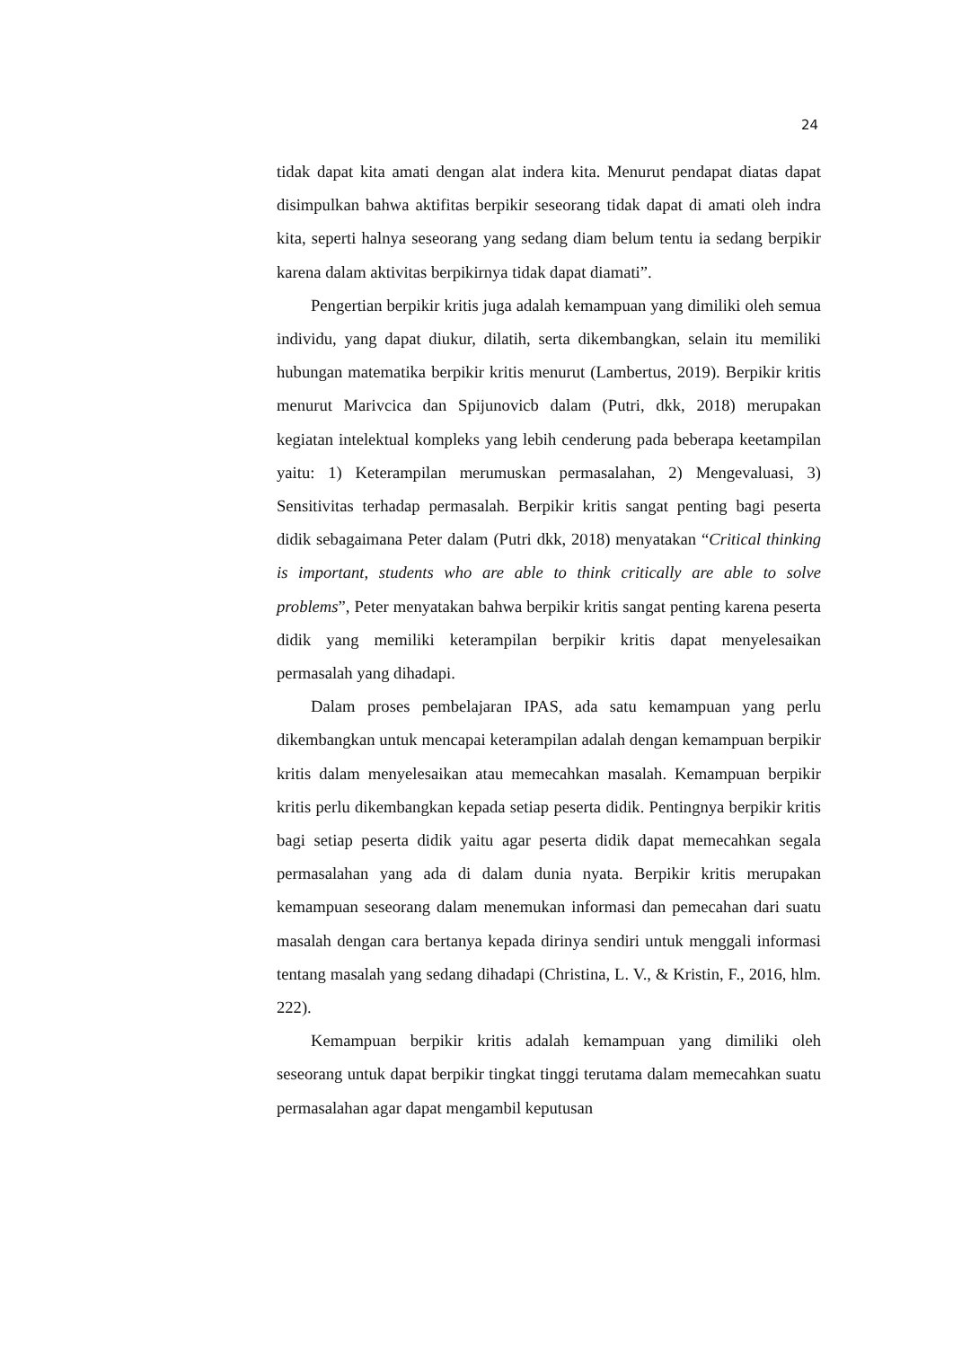24
tidak dapat kita amati dengan alat indera kita. Menurut pendapat diatas dapat disimpulkan bahwa aktifitas berpikir seseorang tidak dapat di amati oleh indra kita, seperti halnya seseorang yang sedang diam belum tentu ia sedang berpikir karena dalam aktivitas berpikirnya tidak dapat diamati”.
Pengertian berpikir kritis juga adalah kemampuan yang dimiliki oleh semua individu, yang dapat diukur, dilatih, serta dikembangkan, selain itu memiliki hubungan matematika berpikir kritis menurut (Lambertus, 2019). Berpikir kritis menurut Marivcica dan Spijunovicb dalam (Putri, dkk, 2018) merupakan kegiatan intelektual kompleks yang lebih cenderung pada beberapa keetampilan yaitu: 1) Keterampilan merumuskan permasalahan, 2) Mengevaluasi, 3) Sensitivitas terhadap permasalah. Berpikir kritis sangat penting bagi peserta didik sebagaimana Peter dalam (Putri dkk, 2018) menyatakan “Critical thinking is important, students who are able to think critically are able to solve problems”, Peter menyatakan bahwa berpikir kritis sangat penting karena peserta didik yang memiliki keterampilan berpikir kritis dapat menyelesaikan permasalah yang dihadapi.
Dalam proses pembelajaran IPAS, ada satu kemampuan yang perlu dikembangkan untuk mencapai keterampilan adalah dengan kemampuan berpikir kritis dalam menyelesaikan atau memecahkan masalah. Kemampuan berpikir kritis perlu dikembangkan kepada setiap peserta didik. Pentingnya berpikir kritis bagi setiap peserta didik yaitu agar peserta didik dapat memecahkan segala permasalahan yang ada di dalam dunia nyata. Berpikir kritis merupakan kemampuan seseorang dalam menemukan informasi dan pemecahan dari suatu masalah dengan cara bertanya kepada dirinya sendiri untuk menggali informasi tentang masalah yang sedang dihadapi (Christina, L. V., & Kristin, F., 2016, hlm. 222).
Kemampuan berpikir kritis adalah kemampuan yang dimiliki oleh seseorang untuk dapat berpikir tingkat tinggi terutama dalam memecahkan suatu permasalahan agar dapat mengambil keputusan